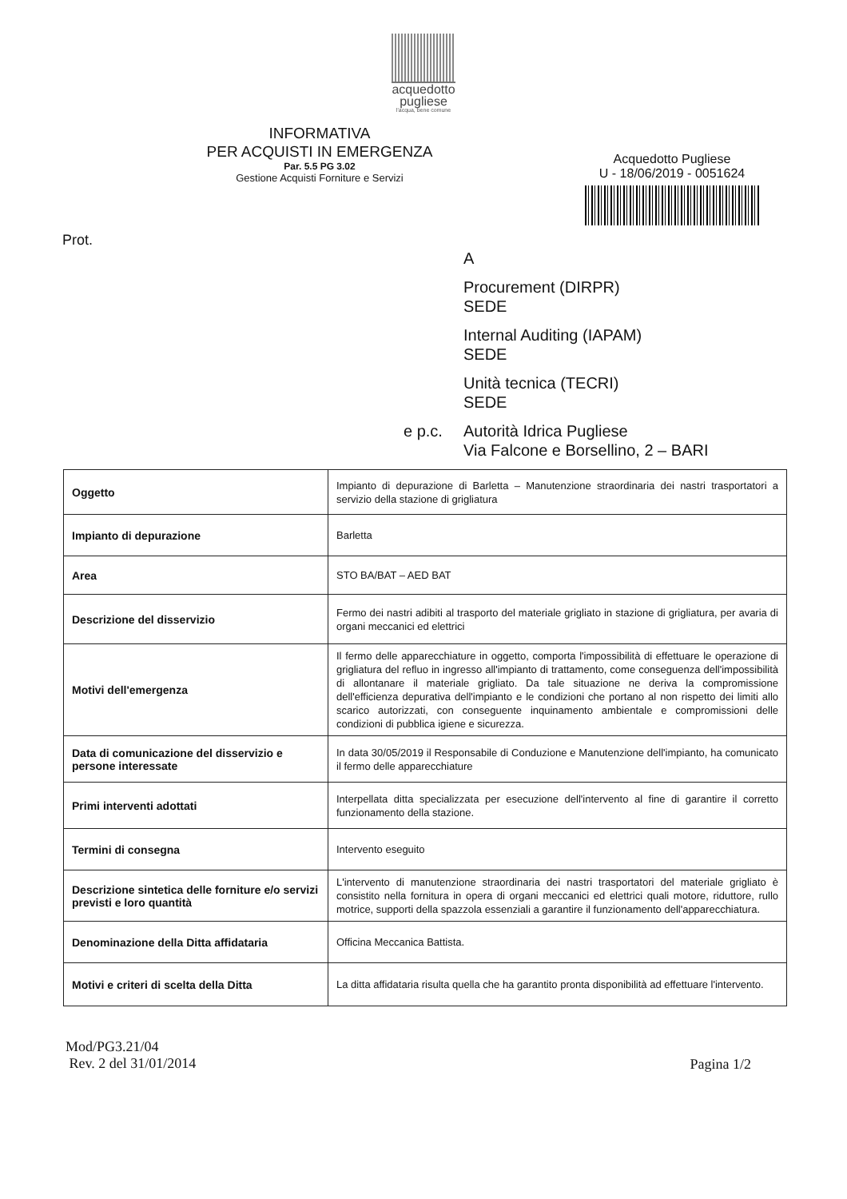acquedotto
pugliese
l'acqua, bene comune
INFORMATIVA
PER ACQUISTI IN EMERGENZA
Par. 5.5 PG 3.02
Gestione Acquisti Forniture e Servizi
Prot.
Acquedotto Pugliese
U - 18/06/2019 - 0051624
A
Procurement (DIRPR)
SEDE
Internal Auditing (IAPAM)
SEDE
Unità tecnica (TECRI)
SEDE
e p.c. Autorità Idrica Pugliese
Via Falcone e Borsellino, 2 – BARI
| Oggetto | Impianto di depurazione di Barletta – Manutenzione straordinaria dei nastri trasportatori a servizio della stazione di grigliatura |
| Impianto di depurazione | Barletta |
| Area | STO BA/BAT – AED BAT |
| Descrizione del disservizio | Fermo dei nastri adibiti al trasporto del materiale grigliato in stazione di grigliatura, per avaria di organi meccanici ed elettrici |
| Motivi dell'emergenza | Il fermo delle apparecchiature in oggetto, comporta l'impossibilità di effettuare le operazione di grigliatura del refluo in ingresso all'impianto di trattamento, come conseguenza dell'impossibilità di allontanare il materiale grigliato. Da tale situazione ne deriva la compromissione dell'efficienza depurativa dell'impianto e le condizioni che portano al non rispetto dei limiti allo scarico autorizzati, con conseguente inquinamento ambientale e compromissioni delle condizioni di pubblica igiene e sicurezza. |
| Data di comunicazione del disservizio e persone interessate | In data 30/05/2019 il Responsabile di Conduzione e Manutenzione dell'impianto, ha comunicato il fermo delle apparecchiature |
| Primi interventi adottati | Interpellata ditta specializzata per esecuzione dell'intervento al fine di garantire il corretto funzionamento della stazione. |
| Termini di consegna | Intervento eseguito |
| Descrizione sintetica delle forniture e/o servizi previsti e loro quantità | L'intervento di manutenzione straordinaria dei nastri trasportatori del materiale grigliato è consistito nella fornitura in opera di organi meccanici ed elettrici quali motore, riduttore, rullo motrice, supporti della spazzola essenziali a garantire il funzionamento dell'apparecchiatura. |
| Denominazione della Ditta affidataria | Officina Meccanica Battista. |
| Motivi e criteri di scelta della Ditta | La ditta affidataria risulta quella che ha garantito pronta disponibilità ad effettuare l'intervento. |
Mod/PG3.21/04
Rev. 2 del 31/01/2014
Pagina 1/2